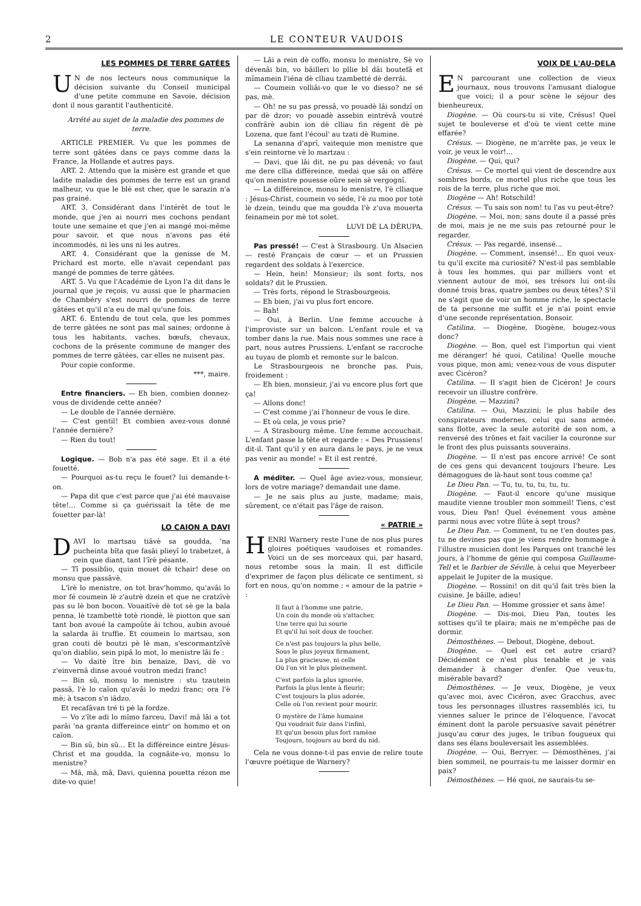2 LE CONTEUR VAUDOIS
LES POMMES DE TERRE GATÉES
UN de nos lecteurs nous communique la décision suivante du Conseil municipal d'une petite commune en Savoie, décision dont il nous garantit l'authenticité.
Arrêté au sujet de la maladie des pommes de terre.
ARTICLE PREMIER. Vu que les pommes de terre sont gâtées dans ce pays comme dans la France, la Hollande et autres pays.
ART. 2. Attendu que la misère est grande et que ladite maladie des pommes de terre est un grand malheur, vu que le blé est cher, que le sarazin n'a pas grainé.
ART. 3. Considérant dans l'intérêt de tout le monde, que j'en ai nourri mes cochons pendant toute une semaine et que j'en ai mangé moi-même pour savoir, et que nous n'avons pas été incommodés, ni les uns ni les autres.
ART. 4. Considérant que la genisse de M. Prichard est morte, elle n'avait cependant pas mangé de pommes de terre gâtées.
ART. 5. Vu que l'Académie de Lyon l'a dit dans le journal que je reçois, vu aussi que le pharmacien de Chambéry s'est nourri de pommes de terre gâtées et qu'il n'a eu de mal qu'une fois.
ART. 6. Entendu de tout cela, que les pommes de terre gâtées ne sont pas mal saines; ordonne à tous les habitants, vaches, bœufs, chevaux, cochons de la présente commune de manger des pommes de terre gâtées, car elles ne nuisent pas.
Pour copie conforme.
***, maire.
Entre financiers. — Eh bien, combien donnez-vous de dividende cette année?
— Le double de l'année dernière.
— C'est gentil! Et combien avez-vous donné l'année dernière?
— Rien du tout!
Logique. — Bob n'a pas été sage. Et il a été fouetté.
— Pourquoi as-tu reçu le fouet? lui demande-t-on.
— Papa dit que c'est parce que j'ai été mauvaise tête!... Comme si ça guérissait la tête de me fouetter par-là!
LO CAION A DAVI
DAVI lo martsau tiâvè sa goudda, 'na pucheinta bîta que fasâi plieyî lo trabetzet, à cein que diant, tant l'îrè pésante.
— Tî possiblio, quin mouet dè tchair! dese on monsu que passâvè.
L'îrè lo menistre, on tot brav'hommo, qu'avâi lo mor fé coumein lè z'autrè dzein et que ne cratzîvè pas su lè bon bocon. Vouaitîvè dè tot sè ge la bala penna, lè tzambettè totè riondè, lè piotton que san tant bon avoué la campoûte âi tchou, aubin avoué la salarda âi truffie. Et coumein lo martsau, son gran couti dè boutzi pè lè man, s'escormantzîvè qu'on diablio, sein pipâ lo mot, lo menistre lâi fe :
— Vo daitè ître bin benaize, Davi, dè vo z'einvernâ dinse avoué voutron medzi franc!
— Bin sû, monsu lo menistre : stu tzautein passâ, l'è lo caïon qu'avâi lo medzi franc; ora l'è mè; à tsacon s'n iâdzo.
Et recafâvan tré ti pè la fordze.
— Vo z'îte adi lo mîmo farceu, Davi! mâ lâi a tot parâi 'na granta differeince eintr' on hommo et on caïon.
— Bin sû, bin sû... Et la différeince eintre Jésus-Christ et ma goudda, la cognâite-vo, monsu lo menistre?
— Mâ, mâ, mâ, Davi, quienna pouetta rézon me dite-vo quie!
— Lâi a rein dè coffo, monsu lo menistre. Sè vo dévenâi bin, vo bâilleri lo pllie bî dâi boutefâ et mîmamein l'iéna dè clliau tzambetté dè derrâi.
— Coumein volliâi-vo que le vo diesso? ne sé pas, mè.
— Oh! ne su pas pressâ, vo pouadè lâi sondzî on par dè dzor; vo pouadè assebin eintrévâ voutré confrârè aubin ion dè clliau fin régent dè pè Lozena, que fant l'écoul' au tzati dè Rumine.
La senanna d'aprî, vaitequie mon menistre que s'ein reintorne vè lo martzau :
— Davi, que lâi dit, ne pu pas dévenâ; vo faut me dere cllia différeince, medai que sâi on affére qu'on menistre pouesse oûre sein sè vergognî.
— La différeince, monsu lo menistre, l'è clliaque : Jésus-Christ, coumein vo séde, l'è zu moo por totè lè dzein, teindu que ma goudda l'è z'uva mouerta feinamein por mè tot solet.
LUVI DÈ LA DÉRUPA.
Pas pressé! — C'est à Strasbourg. Un Alsacien — resté Français de cœur — et un Prussien regardent des soldats à l'exercice.
— Hein, hein! Monsieur; ils sont forts, nos soldats? dit le Prussien.
— Très forts, répond le Strasbourgeois.
— Eh bien, j'ai vu plus fort encore.
— Bah!
— Oui, à Berlin. Une femme accouche à l'improviste sur un balcon. L'enfant roule et va tomber dans la rue. Mais nous sommes une race à part, nous autres Prussiens. L'enfant se raccroche au tuyau de plomb et remonte sur le balcon.
Le Strasbourgeois ne bronche pas. Puis, froidement :
— Eh bien, monsieur, j'ai vu encore plus fort que ça!
— Allons donc!
— C'est comme j'ai l'honneur de vous le dire.
— Et où cela, je vous prie?
— A Strasbourg même. Une femme accouchait. L'enfant passe la tête et regarde : « Des Prussiens! dit-il. Tant qu'il y en aura dans le pays, je ne veux pas venir au monde! » Et il est rentré.
A méditer. — Quel âge aviez-vous, monsieur, lors de votre mariage? demandait une dame.
— Je ne sais plus au juste, madame; mais, sûrement, ce n'était pas l'âge de raison.
« PATRIE »
HENRI Warnery reste l'une de nos plus pures gloires poétiques vaudoises et romandes. Voici un de ses morceaux qui, par hasard, nous retombe sous la main. Il est difficile d'exprimer de façon plus délicate ce sentiment, si fort en nous, qu'on nomme : « amour de la patrie » :
Il faut à l'homme une patrie,
Un coin du monde où s'attacher,
Une terre qui lui sourie
Et qu'il lui soit doux de toucher.
Ce n'est pas toujours la plus belle,
Sous le plus joyeux firmament,
La plus gracieuse, ni celle
Où l'on vit le plus pleinement.
C'est parfois la plus ignorée,
Parfois la plus lente à fleurir;
C'est toujours la plus adorée,
Celle où l'on revient pour mourir.
O mystère de l'âme humaine
Qui voudrait fuir dans l'infini,
Et qu'un besoin plus fort ramène
Toujours, toujours au bord du nid.
Cela ne vous donne-t-il pas envie de relire toute l'œuvre poétique de Warnery?
VOIX DE L'AU-DELA
EN parcourant une collection de vieux journaux, nous trouvons l'amusant dialogue que voici; il a pour scène le séjour des bienheureux.
Diogène. — Où cours-tu si vite, Crésus! Quel sujet te bouleverse et d'où te vient cette mine effarée?
Crésus. — Diogène, ne m'arrête pas, je veux le voir, je veux le voir!...
Diogène. — Qui, qui?
Crésus. — Ce mortel qui vient de descendre aux sombres bords, ce mortel plus riche que tous les rois de la terre, plus riche que moi.
Diogène — Ah! Rotschild!
Crésus. — Tu sais son nom! tu l'as vu peut-être?
Diogène. — Moi, non; sans doute il a passé près de moi, mais je ne me suis pas retourné pour le regarder.
Crésus. — Pas regardé, insensé...
Diogène. — Comment, insensé!... En quoi veux-tu qu'il excite ma curiosité? N'est-il pas semblable à tous les hommes, qui par milliers vont et viennent autour de moi, ses trésors lui ont-ils donné trois bras, quatre jambes ou deux têtes? S'il ne s'agit que de voir un homme riche, le spectacle de ta personne me suffit et je n'ai point envie d'une seconde représentation. Bonsoir.
Catilina. — Diogène, Diogène, bougez-vous donc?
Diogène. — Bon, quel est l'importun qui vient me déranger! hé quoi, Catilina! Quelle mouche vous pique, mon ami; venez-vous de vous disputer avec Cicéron?
Catilina. — Il s'agit bien de Cicéron! Je cours recevoir un illustre confrère.
Diogène. — Mazzini?
Catilina. — Oui, Mazzini; le plus habile des conspirateurs modernes, celui qui sans armée, sans flotte, avec la seule autorité de son nom, a renversé des trônes et fait vacilier la couronne sur le front des plus puissants souverains.
Diogène. — Il n'est pas encore arrivé! Ce sont de ces gens qui devancent toujours l'heure. Les démagogues de là-haut sont tous comme ça!
Le Dieu Pan. — Tu, tu, tu, tu, tu, tu.
Diogène. — Faut-il encore qu'une musique maudite vienne troubler mon sommeil! Tiens, c'est vous, Dieu Pan! Quel événement vous amène parmi nous avec votre flûte à sept trous?
Le Dieu Pan. — Comment, tu ne t'en doutes pas, tu ne devines pas que je viens rendre hommage à l'illustre musicien dont les Parques ont tranché les jours, à l'homme de génie qui composa Guillaume-Tell et le Barbier de Séville, à celui que Meyerbeer appelait le Jupiter de la musique.
Diogène. — Rossini! on dit qu'il fait très bien la cuisine. Je bâille, adieu!
Le Dieu Pan. — Homme grossier et sans âme!
Diogène. — Dis-moi, Dieu Pan, toutes les sottises qu'il te plaira; mais ne m'empêche pas de dormir.
Démosthènes. — Debout, Diogène, debout.
Diogène. — Quel est cet autre criard? Décidément ce n'est plus tenable et je vais demander à changer d'enfer. Que veux-tu, misérable bavard?
Démosthènes. — Je veux, Diogène, je veux qu'avec moi, avec Cicéron, avec Gracchus, avec tous les personnages illustres rassemblés ici, tu viennes saluer le prince de l'éloquence, l'avocat éminent dont la parole persuasive savait pénétrer jusqu'au cœur des juges, le tribun fougueux qui dans ses élans bouleversait les assemblées.
Diogène. — Oui, Berryer. — Démosthènes, j'ai bien sommeil, ne pourrais-tu me laisser dormir en paix?
Démosthènes. — Hé quoi, ne saurais-tu se-